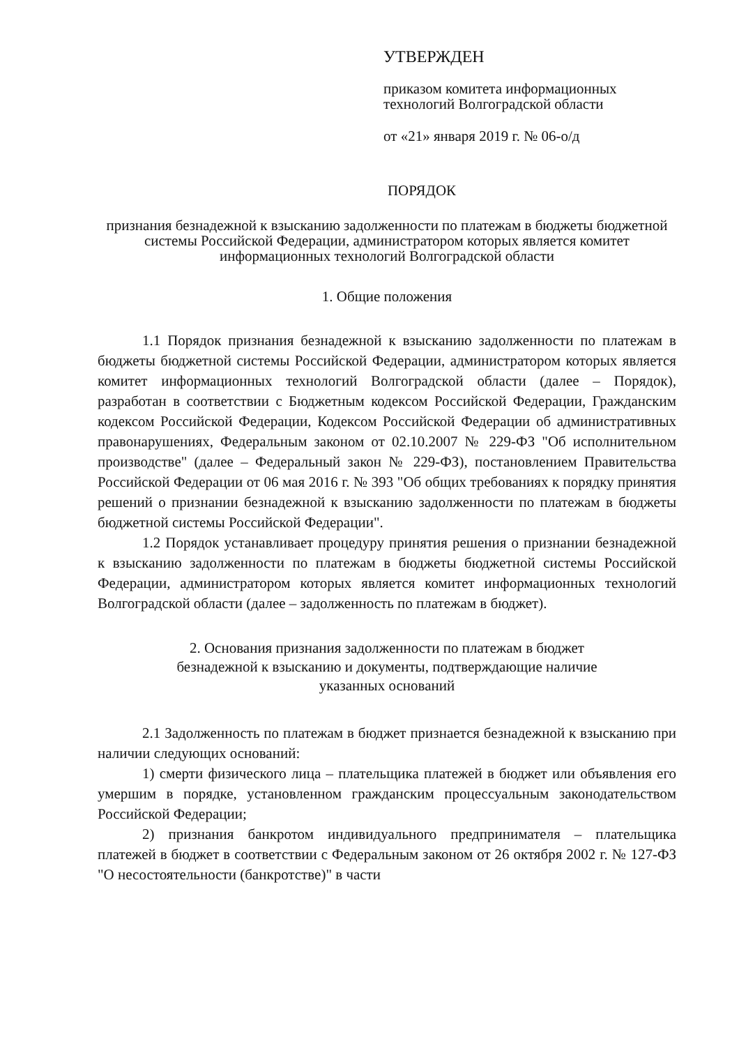УТВЕРЖДЕН
приказом комитета информационных технологий Волгоградской области
от «21» января 2019 г. № 06-о/д
ПОРЯДОК
признания безнадежной к взысканию задолженности по платежам в бюджеты бюджетной системы Российской Федерации, администратором которых является комитет информационных технологий Волгоградской области
1. Общие положения
1.1 Порядок признания безнадежной к взысканию задолженности по платежам в бюджеты бюджетной системы Российской Федерации, администратором которых является комитет информационных технологий Волгоградской области (далее – Порядок), разработан в соответствии с Бюджетным кодексом Российской Федерации, Гражданским кодексом Российской Федерации, Кодексом Российской Федерации об административных правонарушениях, Федеральным законом от 02.10.2007 № 229-ФЗ "Об исполнительном производстве" (далее – Федеральный закон № 229-ФЗ), постановлением Правительства Российской Федерации от 06 мая 2016 г. № 393 "Об общих требованиях к порядку принятия решений о признании безнадежной к взысканию задолженности по платежам в бюджеты бюджетной системы Российской Федерации".
1.2 Порядок устанавливает процедуру принятия решения о признании безнадежной к взысканию задолженности по платежам в бюджеты бюджетной системы Российской Федерации, администратором которых является комитет информационных технологий Волгоградской области (далее – задолженность по платежам в бюджет).
2. Основания признания задолженности по платежам в бюджет
безнадежной к взысканию и документы, подтверждающие наличие
указанных оснований
2.1 Задолженность по платежам в бюджет признается безнадежной к взысканию при наличии следующих оснований:
1) смерти физического лица – плательщика платежей в бюджет или объявления его умершим в порядке, установленном гражданским процессуальным законодательством Российской Федерации;
2) признания банкротом индивидуального предпринимателя – плательщика платежей в бюджет в соответствии с Федеральным законом от 26 октября 2002 г. № 127-ФЗ "О несостоятельности (банкротстве)" в части